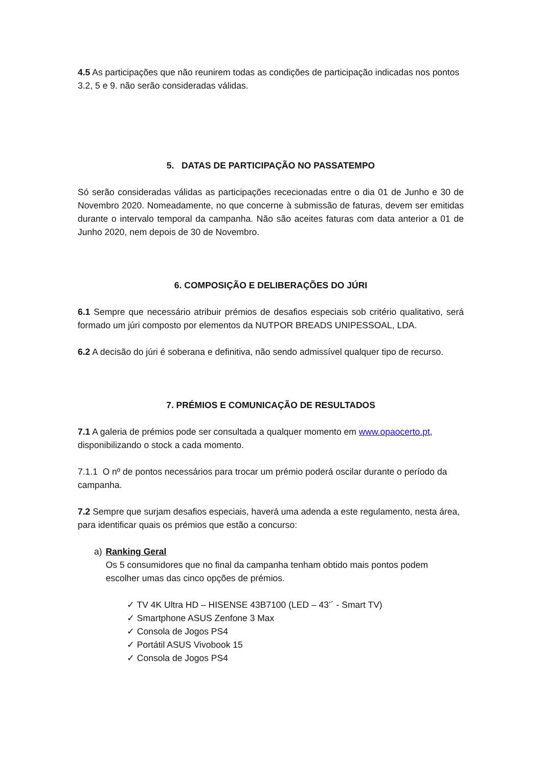4.5 As participações que não reunirem todas as condições de participação indicadas nos pontos 3.2, 5 e 9. não serão consideradas válidas.
5. DATAS DE PARTICIPAÇÃO NO PASSATEMPO
Só serão consideradas válidas as participações rececionadas entre o dia 01 de Junho e 30 de Novembro 2020. Nomeadamente, no que concerne à submissão de faturas, devem ser emitidas durante o intervalo temporal da campanha. Não são aceites faturas com data anterior a 01 de Junho 2020, nem depois de 30 de Novembro.
6. COMPOSIÇÃO E DELIBERAÇÕES DO JÚRI
6.1 Sempre que necessário atribuir prémios de desafios especiais sob critério qualitativo, será formado um júri composto por elementos da NUTPOR BREADS UNIPESSOAL, LDA.
6.2 A decisão do júri é soberana e definitiva, não sendo admissível qualquer tipo de recurso.
7. PRÉMIOS E COMUNICAÇÃO DE RESULTADOS
7.1 A galeria de prémios pode ser consultada a qualquer momento em www.opaocerto.pt, disponibilizando o stock a cada momento.
7.1.1 O nº de pontos necessários para trocar um prémio poderá oscilar durante o período da campanha.
7.2 Sempre que surjam desafios especiais, haverá uma adenda a este regulamento, nesta área, para identificar quais os prémios que estão a concurso:
a) Ranking Geral
Os 5 consumidores que no final da campanha tenham obtido mais pontos podem escolher umas das cinco opções de prémios.
✓ TV 4K Ultra HD – HISENSE 43B7100 (LED – 43’´ - Smart TV)
✓ Smartphone ASUS Zenfone 3 Max
✓ Consola de Jogos PS4
✓ Portátil ASUS Vivobook 15
✓ Consola de Jogos PS4